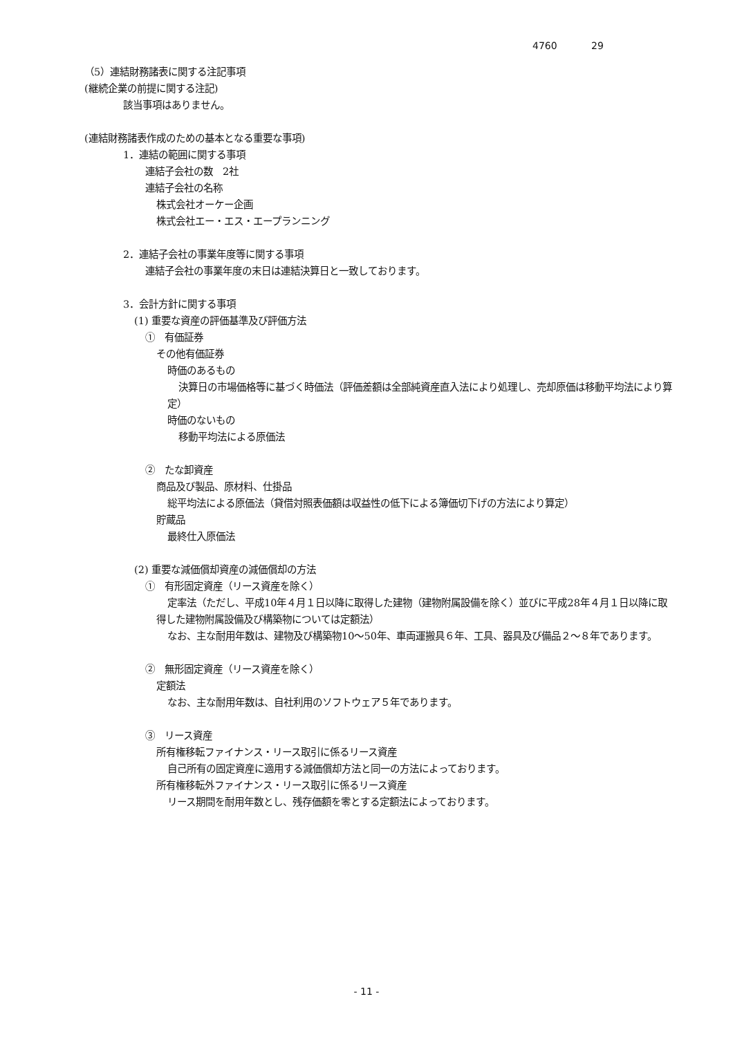4760 29
（5）連結財務諸表に関する注記事項
(継続企業の前提に関する注記)
該当事項はありません。
(連結財務諸表作成のための基本となる重要な事項)
1．連結の範囲に関する事項
連結子会社の数　2社
連結子会社の名称
株式会社オーケー企画
株式会社エー・エス・エープランニング
2．連結子会社の事業年度等に関する事項
連結子会社の事業年度の末日は連結決算日と一致しております。
3．会計方針に関する事項
(1) 重要な資産の評価基準及び評価方法
①　有価証券
その他有価証券
時価のあるもの
決算日の市場価格等に基づく時価法（評価差額は全部純資産直入法により処理し、売却原価は移動平均法により算定）
時価のないもの
移動平均法による原価法
②　たな卸資産
商品及び製品、原材料、仕掛品
総平均法による原価法（貸借対照表価額は収益性の低下による簿価切下げの方法により算定）
貯蔵品
最終仕入原価法
(2) 重要な減価償却資産の減価償却の方法
①　有形固定資産（リース資産を除く）
定率法（ただし、平成10年４月１日以降に取得した建物（建物附属設備を除く）並びに平成28年４月１日以降に取得した建物附属設備及び構築物については定額法）
なお、主な耐用年数は、建物及び構築物10～50年、車両運搬具６年、工具、器具及び備品２～８年であります。
②　無形固定資産（リース資産を除く）
定額法
なお、主な耐用年数は、自社利用のソフトウェア５年であります。
③　リース資産
所有権移転ファイナンス・リース取引に係るリース資産
自己所有の固定資産に適用する減価償却方法と同一の方法によっております。
所有権移転外ファイナンス・リース取引に係るリース資産
リース期間を耐用年数とし、残存価額を零とする定額法によっております。
- 11 -